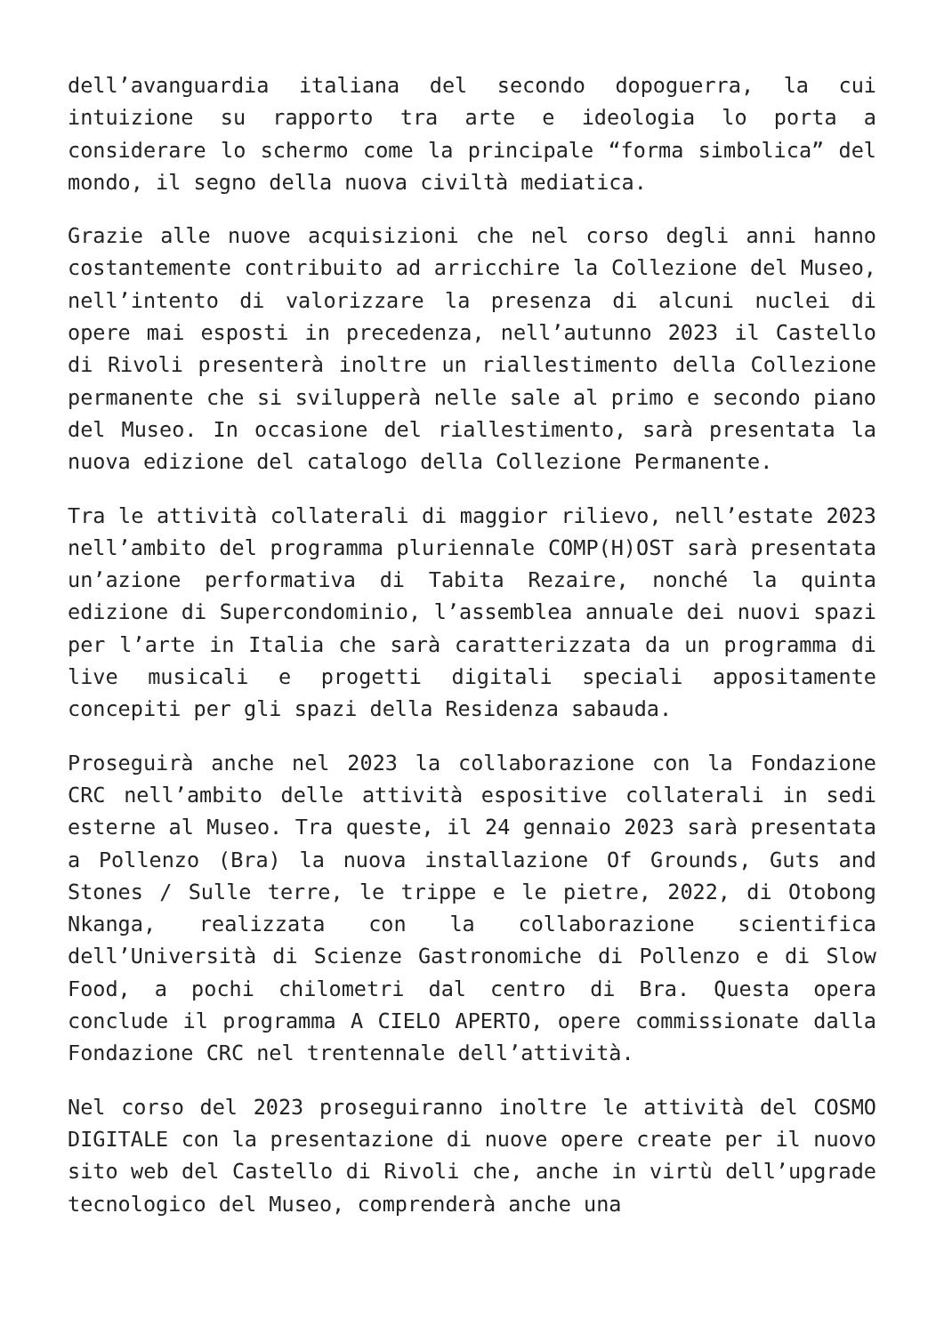dell’avanguardia italiana del secondo dopoguerra, la cui intuizione su rapporto tra arte e ideologia lo porta a considerare lo schermo come la principale “forma simbolica” del mondo, il segno della nuova civiltà mediatica.
Grazie alle nuove acquisizioni che nel corso degli anni hanno costantemente contribuito ad arricchire la Collezione del Museo, nell’intento di valorizzare la presenza di alcuni nuclei di opere mai esposti in precedenza, nell’autunno 2023 il Castello di Rivoli presenterà inoltre un riallestimento della Collezione permanente che si svilupperà nelle sale al primo e secondo piano del Museo. In occasione del riallestimento, sarà presentata la nuova edizione del catalogo della Collezione Permanente.
Tra le attività collaterali di maggior rilievo, nell’estate 2023 nell’ambito del programma pluriennale COMP(H)OST sarà presentata un’azione performativa di Tabita Rezaire, nonché la quinta edizione di Supercondominio, l’assemblea annuale dei nuovi spazi per l’arte in Italia che sarà caratterizzata da un programma di live musicali e progetti digitali speciali appositamente concepiti per gli spazi della Residenza sabauda.
Proseguirà anche nel 2023 la collaborazione con la Fondazione CRC nell’ambito delle attività espositive collaterali in sedi esterne al Museo. Tra queste, il 24 gennaio 2023 sarà presentata a Pollenzo (Bra) la nuova installazione Of Grounds, Guts and Stones / Sulle terre, le trippe e le pietre, 2022, di Otobong Nkanga, realizzata con la collaborazione scientifica dell’Università di Scienze Gastronomiche di Pollenzo e di Slow Food, a pochi chilometri dal centro di Bra. Questa opera conclude il programma A CIELO APERTO, opere commissionate dalla Fondazione CRC nel trentennale dell’attività.
Nel corso del 2023 proseguiranno inoltre le attività del COSMO DIGITALE con la presentazione di nuove opere create per il nuovo sito web del Castello di Rivoli che, anche in virtù dell’upgrade tecnologico del Museo, comprenderà anche una